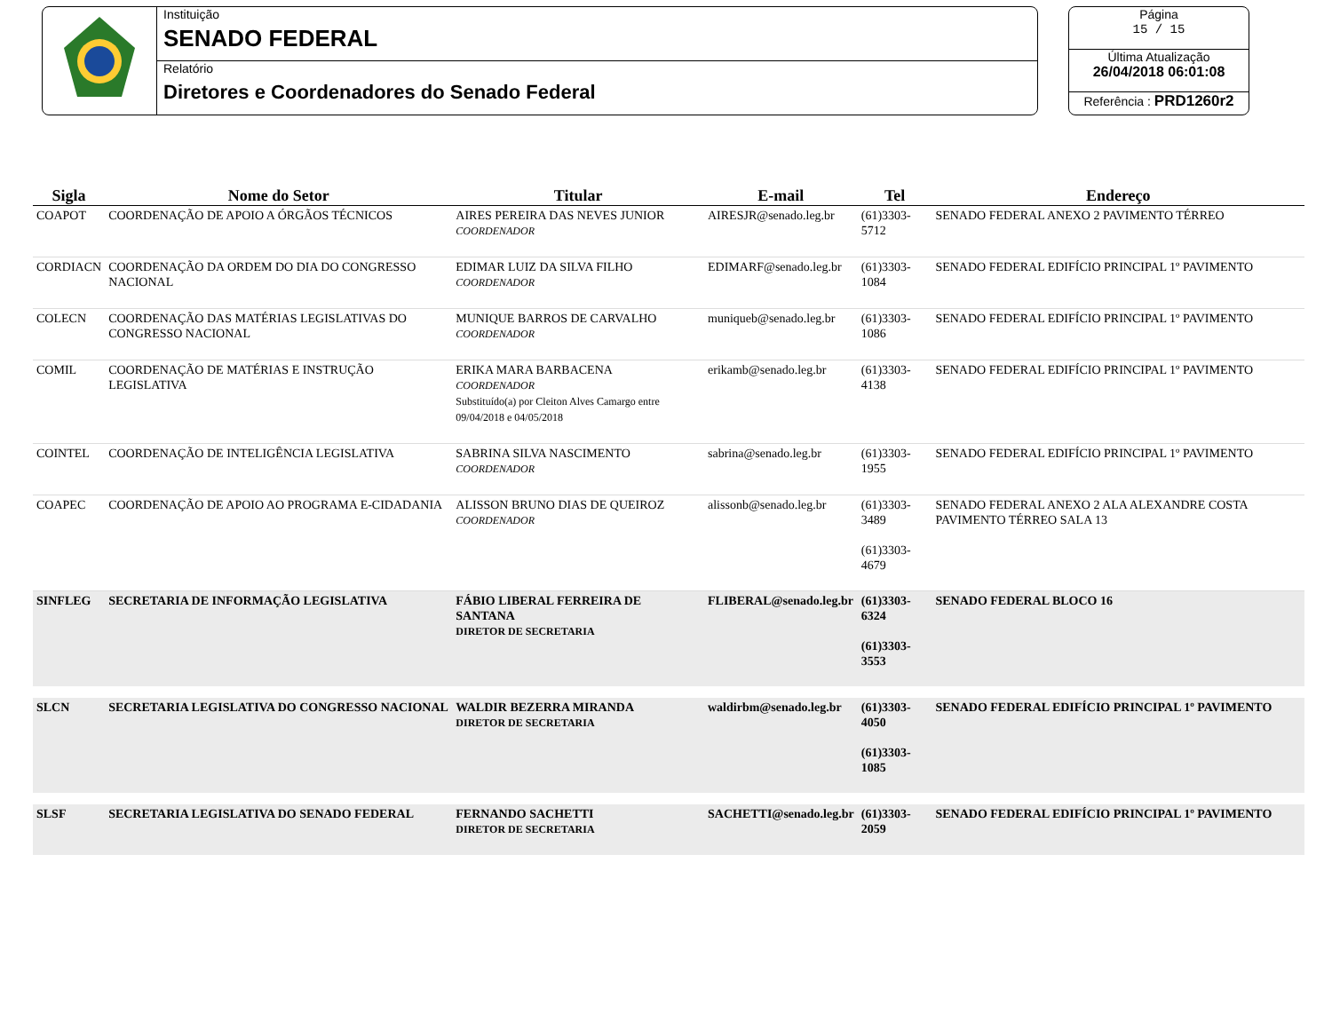Instituição
SENADO FEDERAL
Relatório
Diretores e Coordenadores do Senado Federal
Página
15 / 15
Última Atualização
26/04/2018 06:01:08
Referência : PRD1260r2
| Sigla | Nome do Setor | Titular | E-mail | Tel | Endereço |
| --- | --- | --- | --- | --- | --- |
| COAPOT | COORDENAÇÃO DE APOIO A ÓRGÃOS TÉCNICOS | AIRES PEREIRA DAS NEVES JUNIOR COORDENADOR | AIRESJR@senado.leg.br | (61)3303-5712 | SENADO FEDERAL ANEXO 2 PAVIMENTO TÉRREO |
| CORDIACN | COORDENAÇÃO DA ORDEM DO DIA DO CONGRESSO NACIONAL | EDIMAR LUIZ DA SILVA FILHO COORDENADOR | EDIMARF@senado.leg.br | (61)3303-1084 | SENADO FEDERAL EDIFÍCIO PRINCIPAL 1º PAVIMENTO |
| COLECN | COORDENAÇÃO DAS MATÉRIAS LEGISLATIVAS DO CONGRESSO NACIONAL | MUNIQUE BARROS DE CARVALHO COORDENADOR | muniqueb@senado.leg.br | (61)3303-1086 | SENADO FEDERAL EDIFÍCIO PRINCIPAL 1º PAVIMENTO |
| COMIL | COORDENAÇÃO DE MATÉRIAS E INSTRUÇÃO LEGISLATIVA | ERIKA MARA BARBACENA COORDENADOR Substituído(a) por Cleiton Alves Camargo entre 09/04/2018 e 04/05/2018 | erikamb@senado.leg.br | (61)3303-4138 | SENADO FEDERAL EDIFÍCIO PRINCIPAL 1º PAVIMENTO |
| COINTEL | COORDENAÇÃO DE INTELIGÊNCIA LEGISLATIVA | SABRINA SILVA NASCIMENTO COORDENADOR | sabrina@senado.leg.br | (61)3303-1955 | SENADO FEDERAL EDIFÍCIO PRINCIPAL 1º PAVIMENTO |
| COAPEC | COORDENAÇÃO DE APOIO AO PROGRAMA E-CIDADANIA | ALISSON BRUNO DIAS DE QUEIROZ COORDENADOR | alissonb@senado.leg.br | (61)3303-3489 (61)3303-4679 | SENADO FEDERAL ANEXO 2 ALA ALEXANDRE COSTA PAVIMENTO TÉRREO SALA 13 |
| SINFLEG | SECRETARIA DE INFORMAÇÃO LEGISLATIVA | FÁBIO LIBERAL FERREIRA DE SANTANA DIRETOR DE SECRETARIA | FLIBERAL@senado.leg.br | (61)3303-6324 (61)3303-3553 | SENADO FEDERAL BLOCO 16 |
| SLCN | SECRETARIA LEGISLATIVA DO CONGRESSO NACIONAL | WALDIR BEZERRA MIRANDA DIRETOR DE SECRETARIA | waldirbm@senado.leg.br | (61)3303-4050 (61)3303-1085 | SENADO FEDERAL EDIFÍCIO PRINCIPAL 1º PAVIMENTO |
| SLSF | SECRETARIA LEGISLATIVA DO SENADO FEDERAL | FERNANDO SACHETTI DIRETOR DE SECRETARIA | SACHETTI@senado.leg.br | (61)3303-2059 | SENADO FEDERAL EDIFÍCIO PRINCIPAL 1º PAVIMENTO |